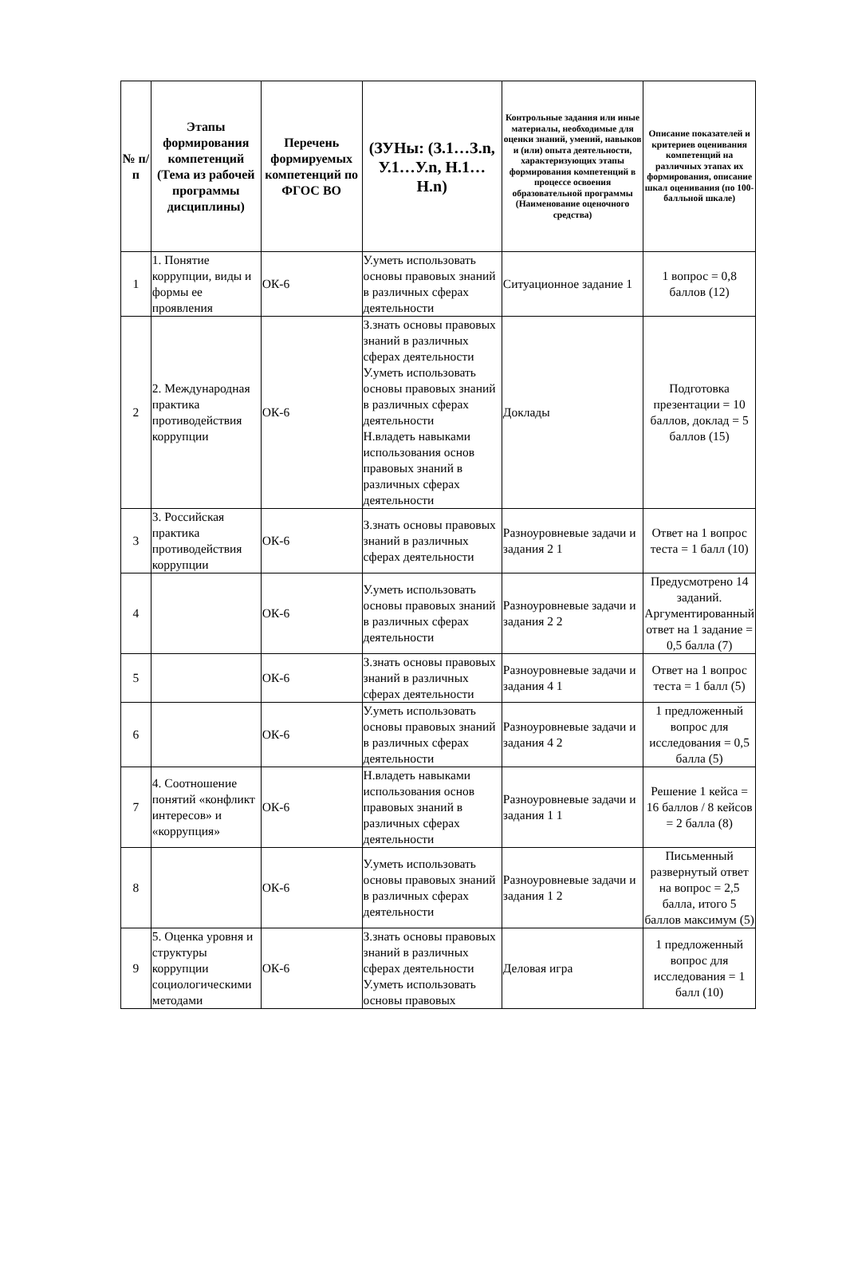| № п/п | Этапы формирования компетенций (Тема из рабочей программы дисциплины) | Перечень формируемых компетенций по ФГОС ВО | (ЗУНы: (З.1…З.n, У.1…У.n, Н.1…Н.n) | Контрольные задания или иные материалы, необходимые для оценки знаний, умений, навыков и (или) опыта деятельности, характеризующих этапы формирования компетенций в процессе освоения образовательной программы (Наименование оценочного средства) | Описание показателей и критериев оценивания компетенций на различных этапах их формирования, описание шкал оценивания (по 100-балльной шкале) |
| --- | --- | --- | --- | --- | --- |
| 1 | 1. Понятие коррупции, виды и формы ее проявления | ОК-6 | У.уметь использовать основы правовых знаний в различных сферах деятельности | Ситуационное задание 1 | 1 вопрос = 0,8 баллов (12) |
| 2 | 2. Международная практика противодействия коррупции | ОК-6 | З.знать основы правовых знаний в различных сферах деятельности У.уметь использовать основы правовых знаний в различных сферах деятельности Н.владеть навыками использования основ правовых знаний в различных сферах деятельности | Доклады | Подготовка презентации = 10 баллов, доклад = 5 баллов (15) |
| 3 | 3. Российская практика противодействия коррупции | ОК-6 | З.знать основы правовых знаний в различных сферах деятельности | Разноуровневые задачи и задания 2 1 | Ответ на 1 вопрос теста = 1 балл (10) |
| 4 | | ОК-6 | У.уметь использовать основы правовых знаний в различных сферах деятельности | Разноуровневые задачи и задания 2 2 | Предусмотрено 14 заданий. Аргументированный ответ на 1 задание = 0,5 балла (7) |
| 5 | | ОК-6 | З.знать основы правовых знаний в различных сферах деятельности | Разноуровневые задачи и задания 4 1 | Ответ на 1 вопрос теста = 1 балл (5) |
| 6 | | ОК-6 | У.уметь использовать основы правовых знаний в различных сферах деятельности | Разноуровневые задачи и задания 4 2 | 1 предложенный вопрос для исследования = 0,5 балла (5) |
| 7 | 4. Соотношение понятий «конфликт интересов» и «коррупция» | ОК-6 | Н.владеть навыками использования основ правовых знаний в различных сферах деятельности | Разноуровневые задачи и задания 1 1 | Решение 1 кейса = 16 баллов / 8 кейсов = 2 балла (8) |
| 8 | | ОК-6 | У.уметь использовать основы правовых знаний в различных сферах деятельности | Разноуровневые задачи и задания 1 2 | Письменный развернутый ответ на вопрос = 2,5 балла, итого 5 баллов максимум (5) |
| 9 | 5. Оценка уровня и структуры коррупции социологическими методами | ОК-6 | З.знать основы правовых знаний в различных сферах деятельности У.уметь использовать основы правовых | Деловая игра | 1 предложенный вопрос для исследования = 1 балл (10) |